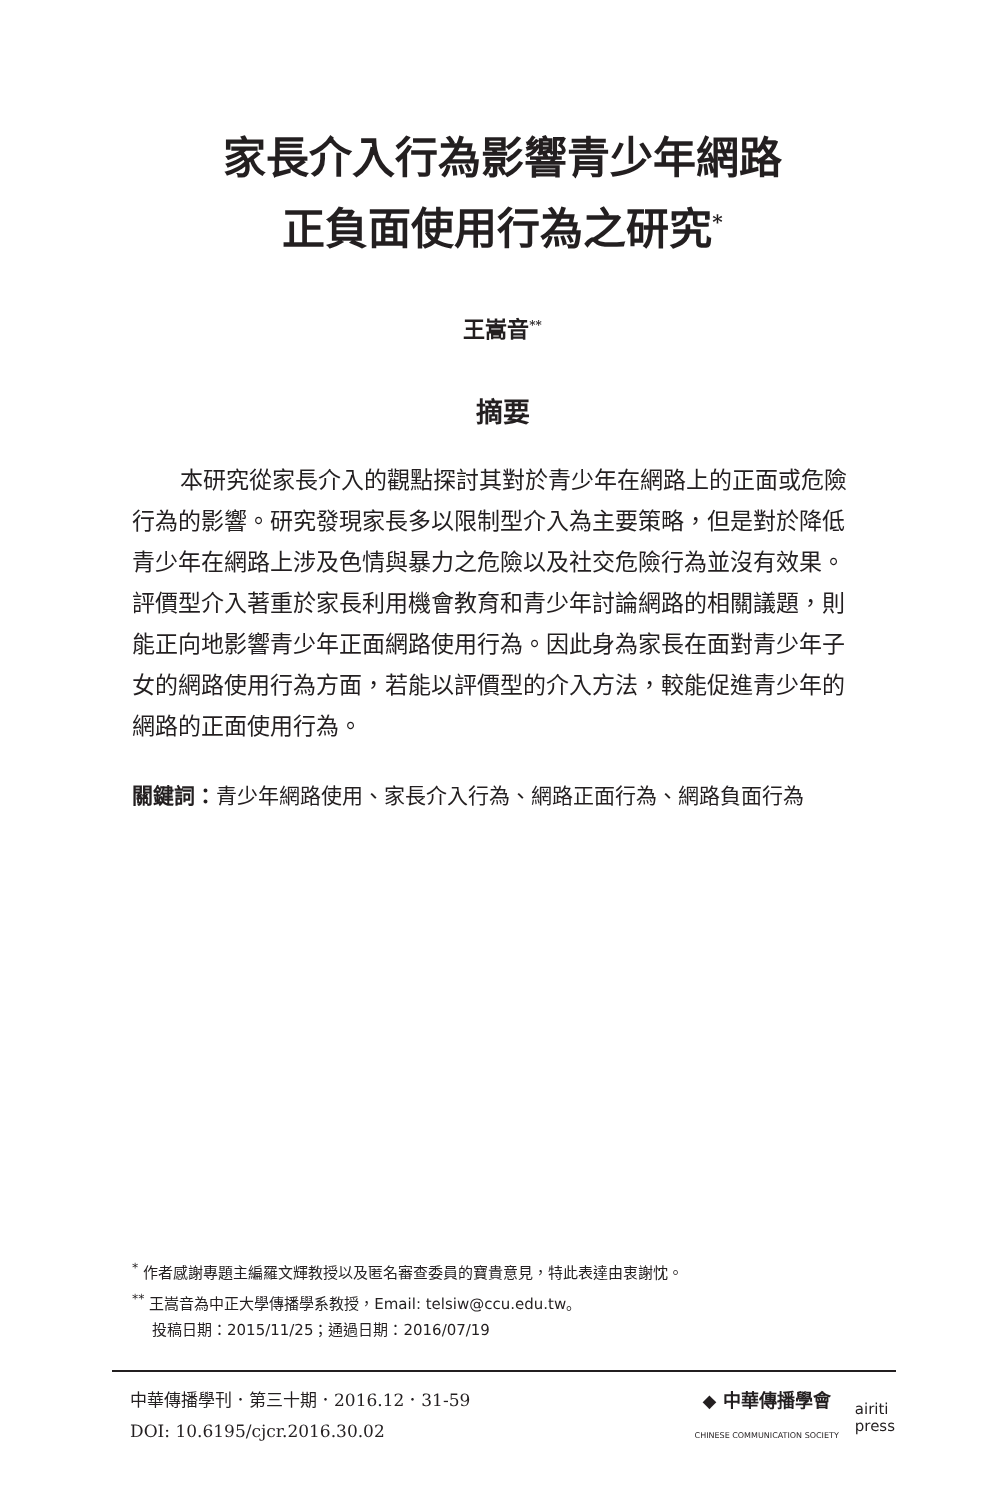家長介入行為影響青少年網路
正負面使用行為之研究<sup>*</sup>
王嵩音<sup>**</sup>
摘要
本研究從家長介入的觀點探討其對於青少年在網路上的正面或危險行為的影響。研究發現家長多以限制型介入為主要策略，但是對於降低青少年在網路上涉及色情與暴力之危險以及社交危險行為並沒有效果。評價型介入著重於家長利用機會教育和青少年討論網路的相關議題，則能正向地影響青少年正面網路使用行為。因此身為家長在面對青少年子女的網路使用行為方面，若能以評價型的介入方法，較能促進青少年的網路的正面使用行為。
關鍵詞：青少年網路使用、家長介入行為、網路正面行為、網路負面行為
<sup>*</sup> 作者感謝專題主編羅文輝教授以及匿名審查委員的寶貴意見，特此表達由衷謝忱。
<sup>**</sup> 王嵩音為中正大學傳播學系教授，Email: telsiw@ccu.edu.tw。
投稿日期：2015/11/25；通過日期：2016/07/19
中華傳播學刊．第三十期．2016.12．31-59
DOI: 10.6195/cjcr.2016.30.02
◆ 中華傳播學會
CHINESE COMMUNICATION SOCIETY
airiti
press